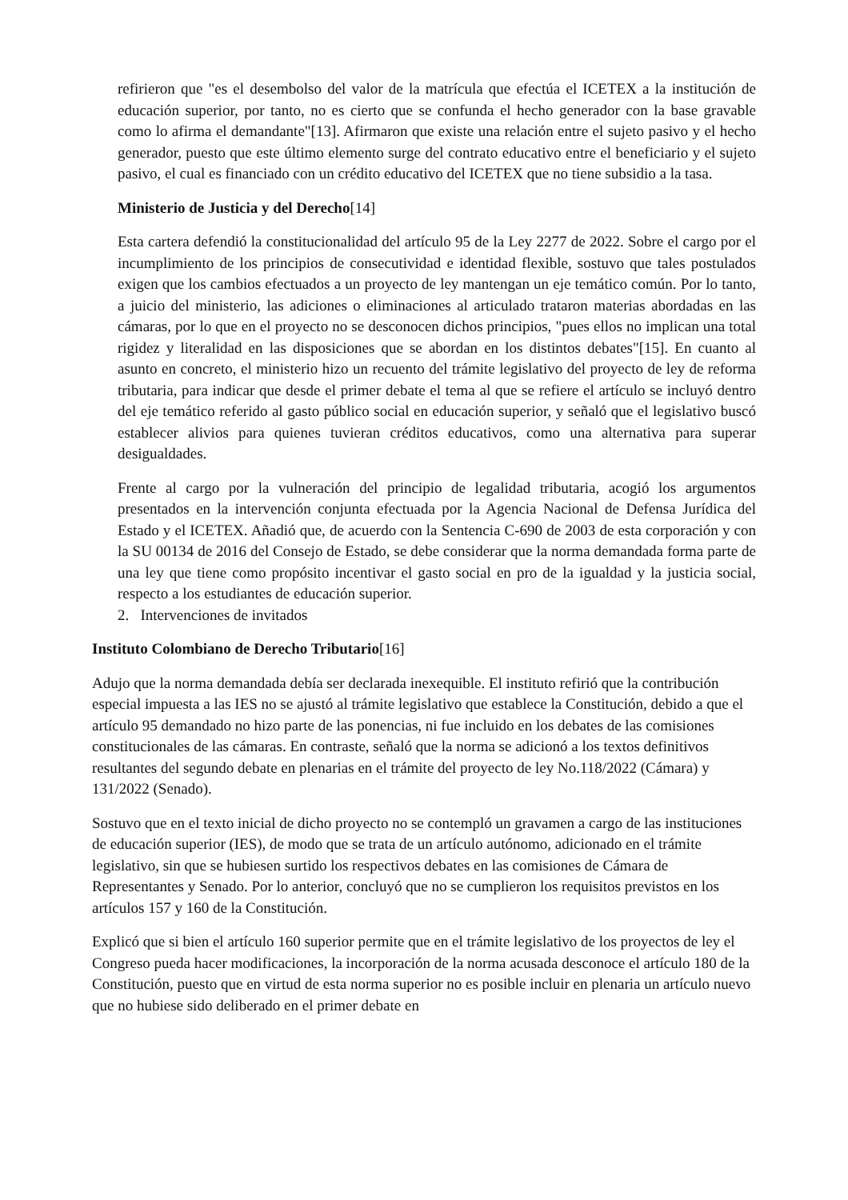refirieron que "es el desembolso del valor de la matrícula que efectúa el ICETEX a la institución de educación superior, por tanto, no es cierto que se confunda el hecho generador con la base gravable como lo afirma el demandante"[13]. Afirmaron que existe una relación entre el sujeto pasivo y el hecho generador, puesto que este último elemento surge del contrato educativo entre el beneficiario y el sujeto pasivo, el cual es financiado con un crédito educativo del ICETEX que no tiene subsidio a la tasa.
Ministerio de Justicia y del Derecho[14]
Esta cartera defendió la constitucionalidad del artículo 95 de la Ley 2277 de 2022. Sobre el cargo por el incumplimiento de los principios de consecutividad e identidad flexible, sostuvo que tales postulados exigen que los cambios efectuados a un proyecto de ley mantengan un eje temático común. Por lo tanto, a juicio del ministerio, las adiciones o eliminaciones al articulado trataron materias abordadas en las cámaras, por lo que en el proyecto no se desconocen dichos principios, "pues ellos no implican una total rigidez y literalidad en las disposiciones que se abordan en los distintos debates"[15]. En cuanto al asunto en concreto, el ministerio hizo un recuento del trámite legislativo del proyecto de ley de reforma tributaria, para indicar que desde el primer debate el tema al que se refiere el artículo se incluyó dentro del eje temático referido al gasto público social en educación superior, y señaló que el legislativo buscó establecer alivios para quienes tuvieran créditos educativos, como una alternativa para superar desigualdades.
Frente al cargo por la vulneración del principio de legalidad tributaria, acogió los argumentos presentados en la intervención conjunta efectuada por la Agencia Nacional de Defensa Jurídica del Estado y el ICETEX. Añadió que, de acuerdo con la Sentencia C-690 de 2003 de esta corporación y con la SU 00134 de 2016 del Consejo de Estado, se debe considerar que la norma demandada forma parte de una ley que tiene como propósito incentivar el gasto social en pro de la igualdad y la justicia social, respecto a los estudiantes de educación superior.
2. Intervenciones de invitados
Instituto Colombiano de Derecho Tributario[16]
Adujo que la norma demandada debía ser declarada inexequible. El instituto refirió que la contribución especial impuesta a las IES no se ajustó al trámite legislativo que establece la Constitución, debido a que el artículo 95 demandado no hizo parte de las ponencias, ni fue incluido en los debates de las comisiones constitucionales de las cámaras. En contraste, señaló que la norma se adicionó a los textos definitivos resultantes del segundo debate en plenarias en el trámite del proyecto de ley No.118/2022 (Cámara) y 131/2022 (Senado).
Sostuvo que en el texto inicial de dicho proyecto no se contempló un gravamen a cargo de las instituciones de educación superior (IES), de modo que se trata de un artículo autónomo, adicionado en el trámite legislativo, sin que se hubiesen surtido los respectivos debates en las comisiones de Cámara de Representantes y Senado. Por lo anterior, concluyó que no se cumplieron los requisitos previstos en los artículos 157 y 160 de la Constitución.
Explicó que si bien el artículo 160 superior permite que en el trámite legislativo de los proyectos de ley el Congreso pueda hacer modificaciones, la incorporación de la norma acusada desconoce el artículo 180 de la Constitución, puesto que en virtud de esta norma superior no es posible incluir en plenaria un artículo nuevo que no hubiese sido deliberado en el primer debate en